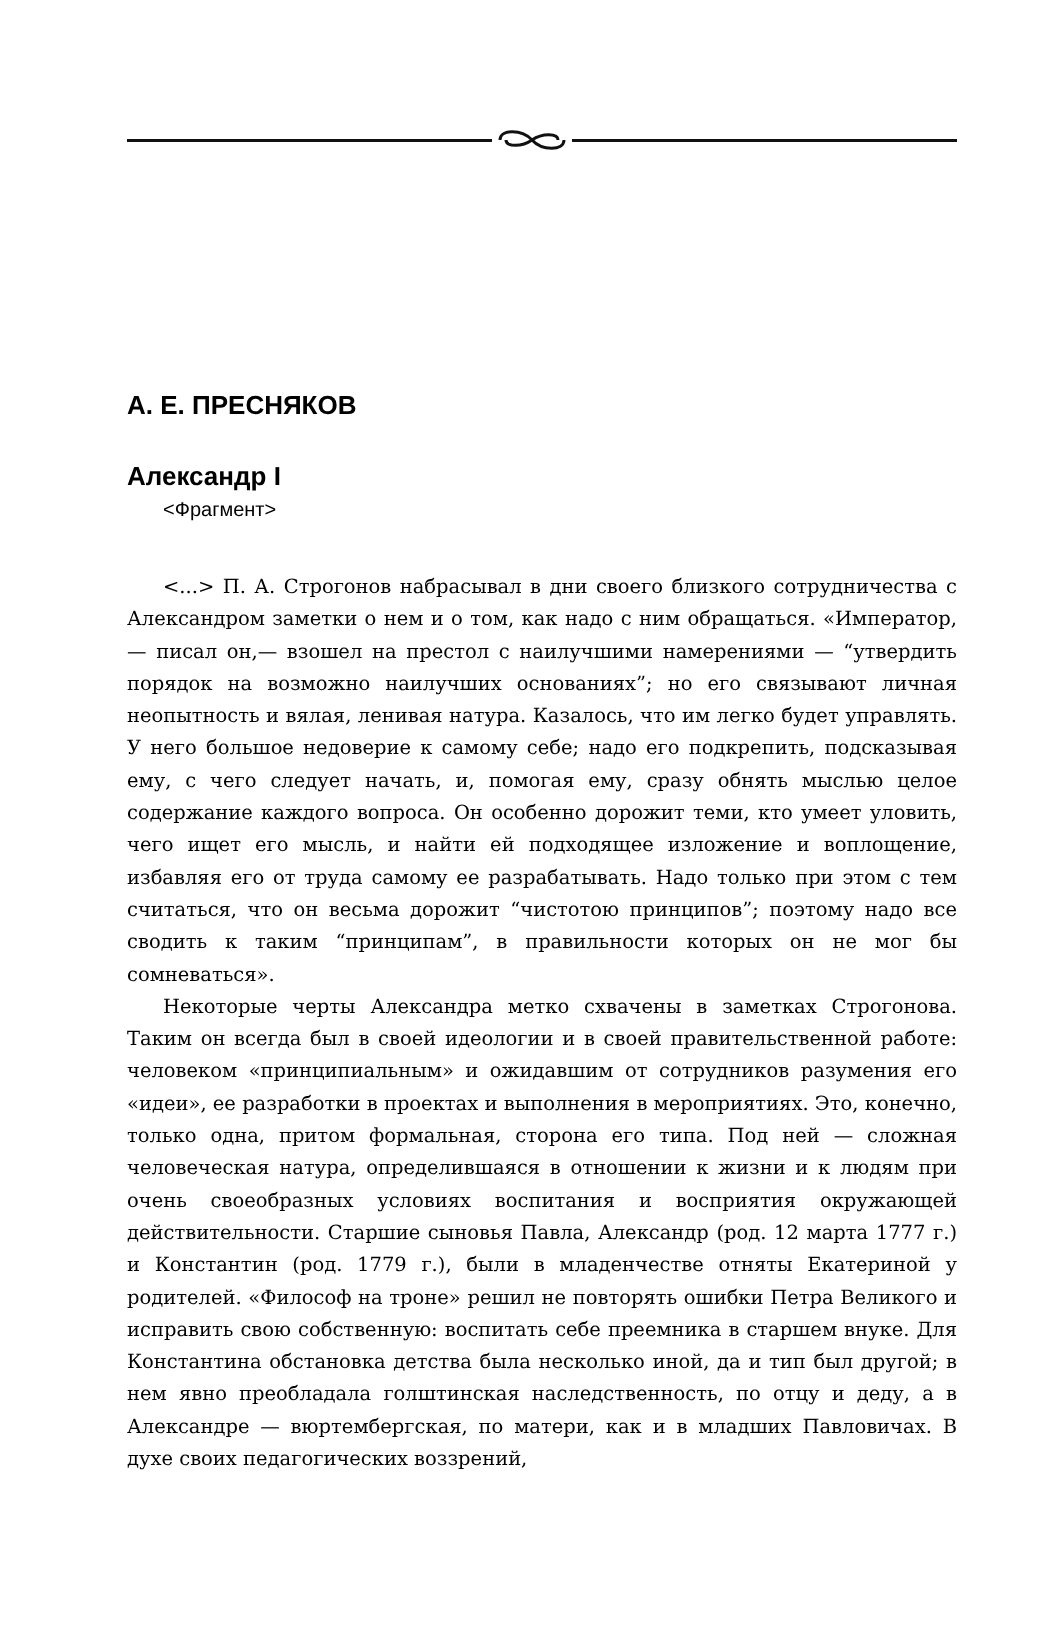А. Е. ПРЕСНЯКОВ
Александр I
<Фрагмент>
<...> П. А. Строгонов набрасывал в дни своего близкого сотрудничества с Александром заметки о нем и о том, как надо с ним обращаться. «Император,— писал он,— взошел на престол с наилучшими намерениями — “утвердить порядок на возможно наилучших основаниях”; но его связывают личная неопытность и вялая, ленивая натура. Казалось, что им легко будет управлять. У него большое недоверие к самому себе; надо его подкрепить, подсказывая ему, с чего следует начать, и, помогая ему, сразу обнять мыслью целое содержание каждого вопроса. Он особенно дорожит теми, кто умеет уловить, чего ищет его мысль, и найти ей подходящее изложение и воплощение, избавляя его от труда самому ее разрабатывать. Надо только при этом с тем считаться, что он весьма дорожит “чистотою принципов”; поэтому надо все сводить к таким “принципам”, в правильности которых он не мог бы сомневаться».
Некоторые черты Александра метко схвачены в заметках Строгонова. Таким он всегда был в своей идеологии и в своей правительственной работе: человеком «принципиальным» и ожидавшим от сотрудников разумения его «идеи», ее разработки в проектах и выполнения в мероприятиях. Это, конечно, только одна, притом формальная, сторона его типа. Под ней — сложная человеческая натура, определившаяся в отношении к жизни и к людям при очень своеобразных условиях воспитания и восприятия окружающей действительности. Старшие сыновья Павла, Александр (род. 12 марта 1777 г.) и Константин (род. 1779 г.), были в младенчестве отняты Екатериной у родителей. «Философ на троне» решил не повторять ошибки Петра Великого и исправить свою собственную: воспитать себе преемника в старшем внуке. Для Константина обстановка детства была несколько иной, да и тип был другой; в нем явно преобладала голштинская наследственность, по отцу и деду, а в Александре — вюртембергская, по матери, как и в младших Павловичах. В духе своих педагогических воззрений,